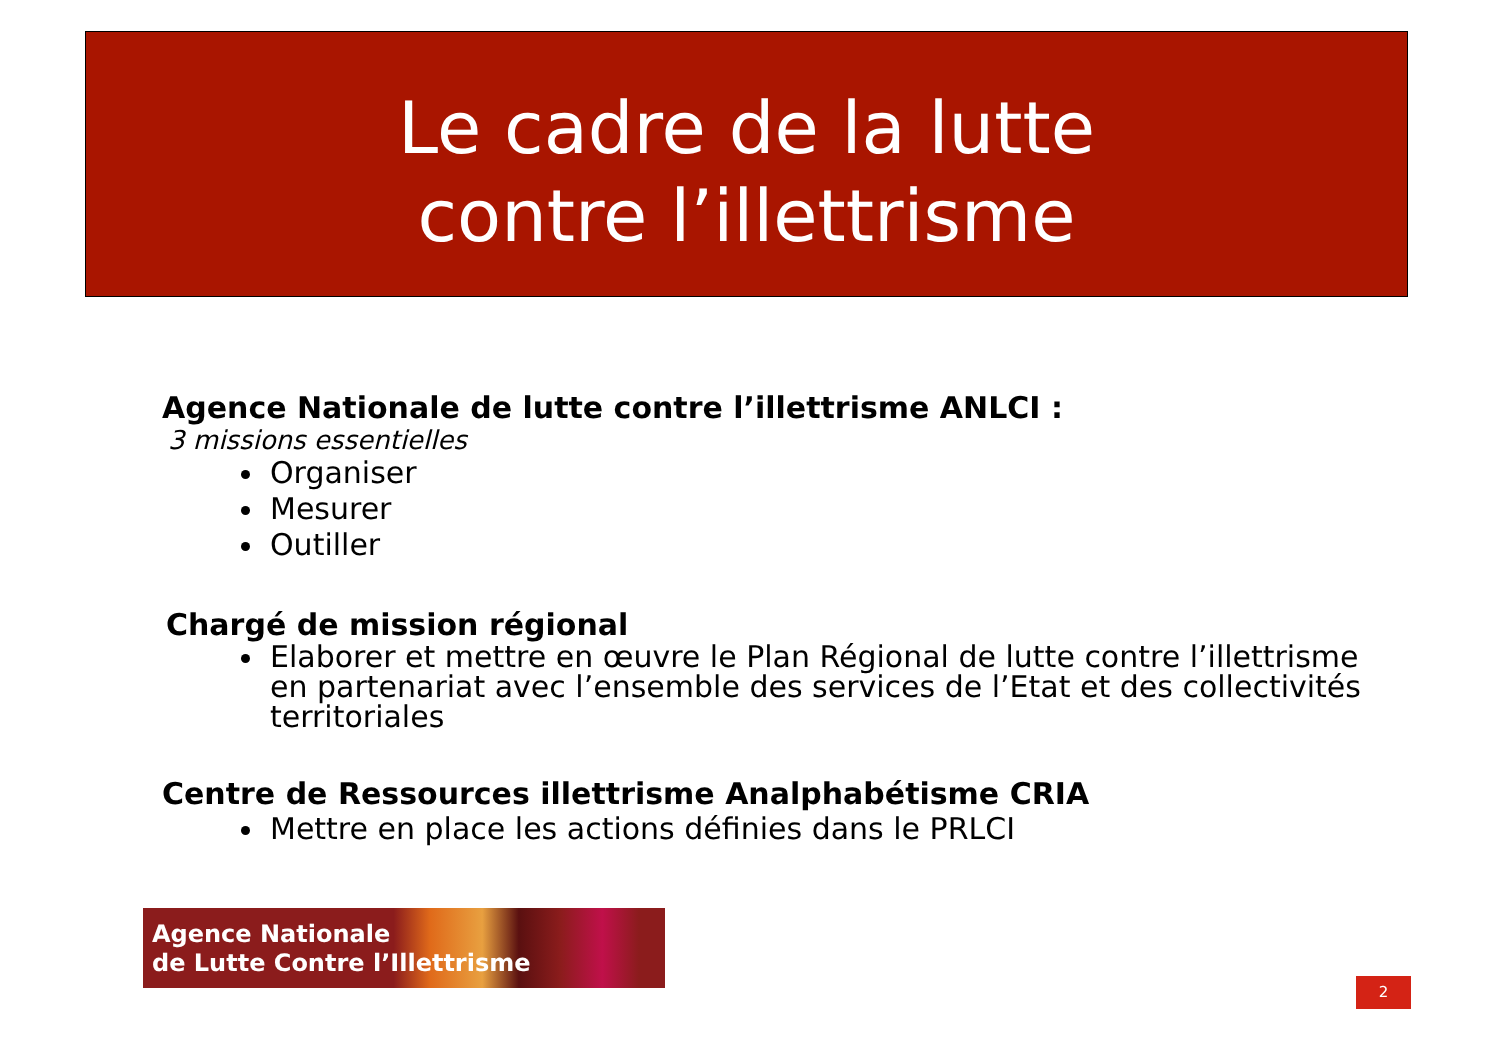Le cadre de la lutte
contre l’illettrisme
Agence Nationale de lutte contre l’illettrisme ANLCI :
3 missions essentielles
Organiser
Mesurer
Outiller
Chargé de mission régional
Elaborer et mettre en œuvre le Plan Régional de lutte contre l’illettrisme en partenariat avec l’ensemble des services de l’Etat et des collectivités territoriales
Centre de Ressources illettrisme Analphabétisme CRIA
Mettre en place les actions définies dans le PRLCI
Agence Nationale
de Lutte Contre l’Illettrisme
2